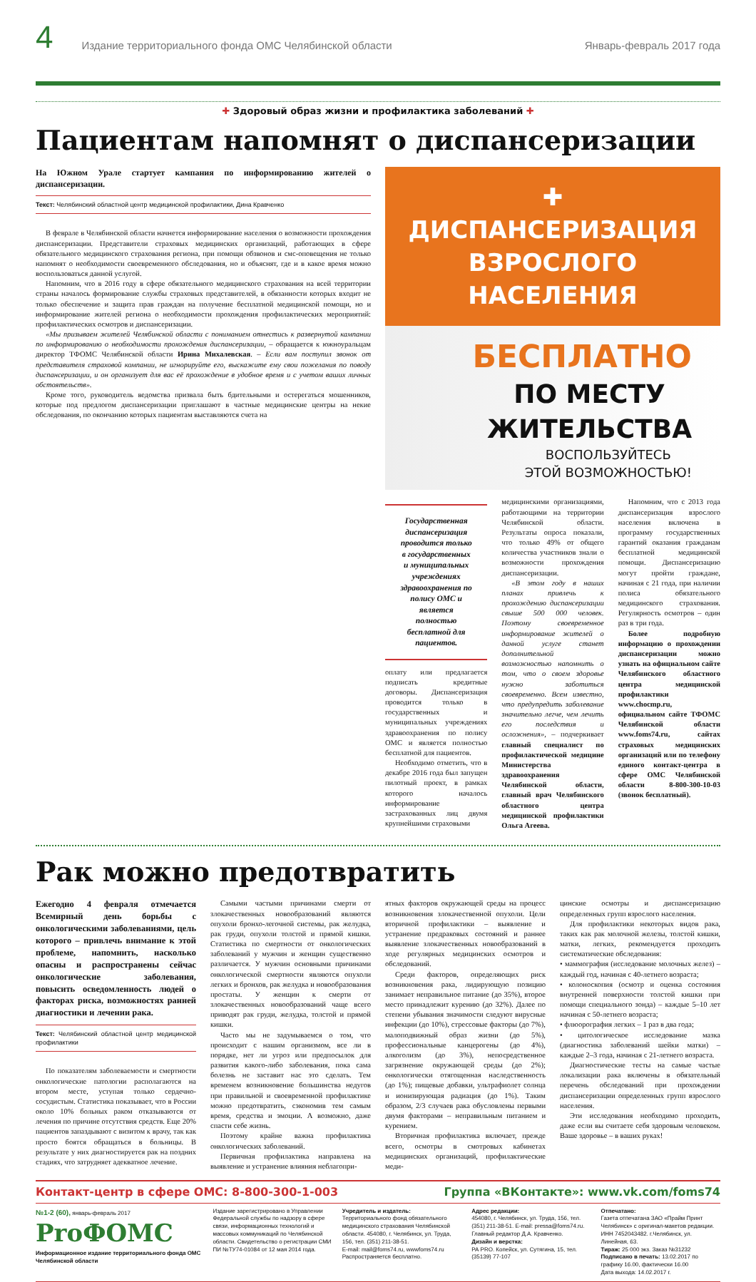4 Издание территориального фонда ОМС Челябинской области Январь-февраль 2017 года
✚ Здоровый образ жизни и профилактика заболеваний ✚
Пациентам напомнят о диспансеризации
На Южном Урале стартует кампания по информированию жителей о диспансеризации.
Текст: Челябинский областной центр медицинской профилактики, Дина Кравченко
В феврале в Челябинской области начнется информирование населения о возможности прохождения диспансеризации. Представители страховых медицинских организаций, работающих в сфере обязательного медицинского страхования региона, при помощи обзвонов и смс-оповещения не только напомнят о необходимости своевременного обследования, но и объяснят, где и в какое время можно воспользоваться данной услугой.
Напомним, что в 2016 году в сфере обязательного медицинского страхования на всей территории страны началось формирование службы страховых представителей, в обязанности которых входит не только обеспечение и защита прав граждан на получение бесплатной медицинской помощи, но и информирование жителей региона о необходимости прохождения профилактических мероприятий: профилактических осмотров и диспансеризации.
«Мы призываем жителей Челябинской области с пониманием отнестись к развернутой кампании по информированию о необходимости прохождения диспансеризации, – обращается к южноуральцам директор ТФОМС Челябинской области Ирина Михалевская. – Если вам поступил звонок от представителя страховой компании, не игнорируйте его, выскажите ему свои пожелания по поводу диспансеризации, и он организует для вас её прохождение в удобное время и с учетом ваших личных обстоятельств».
Кроме того, руководитель ведомства призвала быть бдительными и остерегаться мошенников, которые под предлогом диспансеризации приглашают в частные медицинские центры на некие обследования, по окончанию которых пациентам выставляются счета на
✚ ДИСПАНСЕРИЗАЦИЯ
ВЗРОСЛОГО НАСЕЛЕНИЯ
БЕСПЛАТНО
ПО МЕСТУ
ЖИТЕЛЬСТВА
ВОСПОЛЬЗУЙТЕСЬ
ЭТОЙ ВОЗМОЖНОСТЬЮ!
Государственная диспансеризация проводится только в государственных и муниципальных учреждениях здравоохранения по полису ОМС и является полностью бесплатной для пациентов.
оплату или предлагается подписать кредитные договоры. Диспансеризация проводится только в государственных и муниципальных учреждениях здравоохранения по полису ОМС и является полностью бесплатной для пациентов.
Необходимо отметить, что в декабре 2016 года был запущен пилотный проект, в рамках которого началось информирование застрахованных лиц двумя крупнейшими страховыми
медицинскими организациями, работающими на территории Челябинской области. Результаты опроса показали, что только 49% от общего количества участников знали о возможности прохождения диспансеризации.
«В этом году в наших планах привлечь к прохождению диспансеризации свыше 500 000 человек. Поэтому своевременное информирование жителей о данной услуге станет дополнительной возможностью напомнить о том, что о своем здоровье нужно заботиться своевременно. Всем известно, что предупредить заболевание значительно легче, чем лечить его последствия и осложнения», – подчеркивает главный специалист по профилактической медицине Министерства здравоохранения Челябинской области, главный врач Челябинского областного центра медицинской профилактики Ольга Агеева.
Напомним, что с 2013 года диспансеризация взрослого населения включена в программу государственных гарантий оказания гражданам бесплатной медицинской помощи. Диспансеризацию могут пройти граждане, начиная с 21 года, при наличии полиса обязательного медицинского страхования. Регулярность осмотров – один раз в три года.
Более подробную информацию о прохождении диспансеризации можно узнать на официальном сайте Челябинского областного центра медицинской профилактики www.chocmp.ru, официальном сайте ТФОМС Челябинской области www.foms74.ru, сайтах страховых медицинских организаций или по телефону единого контакт-центра в сфере ОМС Челябинской области 8-800-300-10-03 (звонок бесплатный).
Рак можно предотвратить
Ежегодно 4 февраля отмечается Всемирный день борьбы с онкологическими заболеваниями, цель которого – привлечь внимание к этой проблеме, напомнить, насколько опасны и распространены сейчас онкологические заболевания, повысить осведомленность людей о факторах риска, возможностях ранней диагностики и лечении рака.
Текст: Челябинский областной центр медицинской профилактики
По показателям заболеваемости и смертности онкологические патологии располагаются на втором месте, уступая только сердечно-сосудистым. Статистика показывает, что в России около 10% больных раком отказываются от лечения по причине отсутствия средств. Еще 20% пациентов запаздывают с визитом к врачу, так как просто боятся обращаться в больницы. В результате у них диагностируется рак на поздних стадиях, что затрудняет адекватное лечение.
Самыми частыми причинами смерти от злокачественных новообразований являются опухоли бронхо-легочной системы, рак желудка, рак груди, опухоли толстой и прямой кишки. Статистика по смертности от онкологических заболеваний у мужчин и женщин существенно различается. У мужчин основными причинами онкологической смертности являются опухоли легких и бронхов, рак желудка и новообразования простаты. У женщин к смерти от злокачественных новообразований чаще всего приводят рак груди, желудка, толстой и прямой кишки.
Часто мы не задумываемся о том, что происходит с нашим организмом, все ли в порядке, нет ли угроз или предпосылок для развития какого-либо заболевания, пока сама болезнь не заставит нас это сделать. Тем временем возникновение большинства недугов при правильной и своевременной профилактике можно предотвратить, сэкономив тем самым время, средства и эмоции. А возможно, даже спасти себе жизнь.
Поэтому крайне важна профилактика онкологических заболеваний.
Первичная профилактика направлена на выявление и устранение влияния неблагопри-
ятных факторов окружающей среды на процесс возникновения злокачественной опухоли. Цели вторичной профилактики – выявление и устранение предраковых состояний и раннее выявление злокачественных новообразований в ходе регулярных медицинских осмотров и обследований.
Среди факторов, определяющих риск возникновения рака, лидирующую позицию занимает неправильное питание (до 35%), второе место принадлежит курению (до 32%). Далее по степени убывания значимости следуют вирусные инфекции (до 10%), стрессовые факторы (до 7%), малоподвижный образ жизни (до 5%), профессиональные канцерогены (до 4%), алкоголизм (до 3%), непосредственное загрязнение окружающей среды (до 2%); онкологически отягощенная наследственность (до 1%); пищевые добавки, ультрафиолет солнца и ионизирующая радиация (до 1%). Таким образом, 2/3 случаев рака обусловлены первыми двумя факторами – неправильным питанием и курением.
Вторичная профилактика включает, прежде всего, осмотры в смотровых кабинетах медицинских организаций, профилактические меди-
цинские осмотры и диспансеризацию определенных групп взрослого населения.
Для профилактики некоторых видов рака, таких как рак молочной железы, толстой кишки, матки, легких, рекомендуется проходить систематические обследования:
• маммография (исследование молочных желез) – каждый год, начиная с 40-летнего возраста;
• колоноскопия (осмотр и оценка состояния внутренней поверхности толстой кишки при помощи специального зонда) – каждые 5–10 лет начиная с 50-летнего возраста;
• флюорография легких – 1 раз в два года;
• цитологическое исследование мазка (диагностика заболеваний шейки матки) – каждые 2–3 года, начиная с 21-летнего возраста.
Диагностические тесты на самые частые локализации рака включены в обязательный перечень обследований при прохождении диспансеризации определенных групп взрослого населения.
Эти исследования необходимо проходить, даже если вы считаете себя здоровым человеком. Ваше здоровье – в ваших руках!
Контакт-центр в сфере ОМС: 8-800-300-1-003 Группа «ВКонтакте»: www.vk.com/foms74
№1-2 (60), январь-февраль 2017
ProФОМС
Информационное издание территориального фонда ОМС Челябинской области
Издание зарегистрировано в Управлении Федеральной службы по надзору в сфере связи, информационных технологий и массовых коммуникаций по Челябинской области. Свидетельство о регистрации СМИ ПИ №ТУ74-01084 от 12 мая 2014 года.
Учредитель и издатель:
Территориального фонд обязательного медицинского страхования Челябинской области. 454080, г. Челябинск, ул. Труда, 156, тел. (351) 211-38-51.
E-mail: mail@foms74.ru, wwwfoms74.ru
Распространяется бесплатно.
Адрес редакции:
454080, г. Челябинск, ул. Труда, 156, тел. (351) 211-38-51. E-mail: pressa@foms74.ru. Главный редактор Д.А. Кравченко.
Дизайн и верстка:
РА PRO. Копейск, ул. Сутягина, 15, тел. (35139) 77-107
Отпечатано:
Газета отпечатана ЗАО «Прайм Принт Челябинск» с оригинал-макетов редакции. ИНН 7452043482. г.Челябинск, ул. Линейная, 63.
Тираж: 25 000 экз. Заказ №31232
Подписано в печать: 13.02.2017 по графику 16.00, фактически 16.00
Дата выхода: 14.02.2017 г.